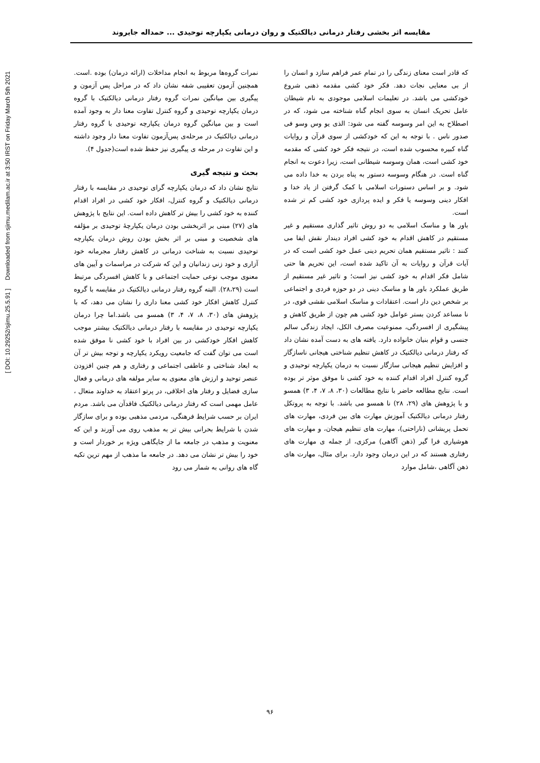[ DOI: 10.29252/sjimu.25.5.91 ] Downloaded from sjimu.medilam.ac.ir at 3:50 IRST on Friday March 5th 2021
مقایسه اثر بخشی رفتار درمانی دیالکتیک و روان درمانی یکپارچه توحیدی ... حمداله جایروند
نمرات گروه‌ها مربوط به انجام مداخلات (ارائه درمان) بوده .است. همچنین آزمون تعقیبی شفه نشان داد که در مراحل پس آزمون و پیگیری بین میانگین نمرات گروه رفتار درمانی دیالکتیک با گروه درمان یکپارچه توحیدی و گروه کنترل تفاوت معنا دار به وجود آمده است و بین میانگین گروه درمان یکپارچه توحیدی با گروه رفتار درمانی دیالکتیک در مرحله‌ی پس‌آزمون تفاوت معنا دار وجود داشته و این تفاوت در مرحله ی پیگیری نیز حفظ شده است(جدول ۴).
بحث و نتیجه گیری
نتایج نشان داد که درمان یکپارچه گرای توحیدی در مقایسه با رفتار درمانی دیالکتیک و گروه کنترل، افکار خود کشی در افراد اقدام کننده به خود کشی را بیش تر کاهش داده است. این نتایج با پژوهش های (۲۷) مبنی بر اثربخشی بودن درمان یکپارچهٔ توحیدی بر مؤلفه های شخصیت و مبنی بر اثر بخش بودن روش درمان یکپارچه توحیدی نسبت به شناخت درمانی در کاهش رفتار مجرمانه خود آزاری و خود زنی زندانیان و این که شرکت در مراسمات و آیین های معنوی موجب نوعی حمایت اجتماعی و با کاهش افسردگی مرتبط است (۲۸،۲۹). البته گروه رفتار درمانی دیالکتیک در مقایسه با گروه کنترل کاهش افکار خود کشی معنا داری را نشان می دهد، که با پژوهش های (۳۰، ۸، ۷، ۴، ۳) همسو می باشد.اما چرا درمان یکپارچه توحیدی در مقایسه با رفتار درمانی دیالکتیک بیشتر موجب کاهش افکار خودکشی در بین افراد با خود کشی نا موفق شده است می توان گفت که جامعیت رویکرد یکپارچه و توجه بیش تر آن به ابعاد شناختی و عاطفی اجتماعی و رفتاری و هم چنین افزودن عنصر توحید و ارزش های معنوی به سایر مولفه های درمانی و فعال سازی فضایل و رفتار های اخلاقی، در پرتو اعتقاد به خداوند متعال ، عامل مهمی است که رفتار درمانی دیالکتیک فاقدآن می باشد. مردم ایران بر حسب شرایط فرهنگی، مردمی مذهبی بوده و برای سازگار شدن با شرایط بحرانی بیش تر به مذهب روی می آورند و این که معنویت و مذهب در جامعه ما از جایگاهی ویژه بر خوردار است و خود را بیش تر نشان می دهد. در جامعه ما مذهب از مهم ترین تکیه گاه های روانی به شمار می رود
که قادر است معنای زندگی را در تمام عمر فراهم سازد و انسان را از بی معنایی نجات دهد. فکر خود کشی مقدمه ذهنی شروع خودکشی می باشد. در تعلیمات اسلامی موجودی به نام شیطان عامل تحریک انسان به سوی انجام گناه شناخته می شود، که در اصطلاح به این امر وسوسه گفته می شود: الذی یو وس وسو فی صدور ناس . با توجه به این که خودکشی از سوی قرآن و روایات گناه کبیره محسوب شده است، در نتیجه فکر خود کشی که مقدمه خود کشی است، همان وسوسه شیطانی است، زیرا دعوت به انجام گناه است. در هنگام وسوسه دستور به پناه بردن به خدا داده می شود. و بر اساس دستورات اسلامی با کمک گرفتن از یاد خدا و افکار دینی وسوسه یا فکر و ایده پردازی خود کشی کم تر شده است.
باور ها و مناسک اسلامی به دو روش تاثیر گذاری مستقیم و غیر مستقیم در کاهش اقدام به خود کشی افراد دیندار نقش ایفا می کنند : تاثیر مستقیم همان تحریم دینی عمل خود کشی است که در آیات قرآن و روایات به آن تاکید شده است، این تحریم ها حتی شامل فکر اقدام به خود کشی نیز است؛ و تاثیر غیر مستقیم از طریق عملکرد باور ها و مناسک دینی در دو حوزه فردی و اجتماعی بر شخص دین دار است. اعتقادات و مناسک اسلامی نقشی قوی، در نا مساعد کردن بستر عوامل خود کشی هم چون از طریق کاهش و پیشگیری از افسردگی، ممنوعیت مصرف الکل، ایجاد زندگی سالم جنسی و قوام بنیان خانواده دارد. یافته های به دست آمده نشان داد که رفتار درمانی دیالکتیک در کاهش تنظیم شناختی هیجانی ناسازگار و افزایش تنظیم هیجانی سازگار نسبت به درمان یکپارچه توحیدی و گروه کنترل افراد اقدام کننده به خود کشی نا موفق موثر تر بوده است. نتایج مطالعه حاضر با نتایج مطالعات (۳۰، ۸، ۷، ۴، ۳) همسو و با پژوهش های (۲۹، ۲۸) نا همسو می باشد. با توجه به پروتکل رفتار درمانی دیالکتیک آموزش مهارت های بین فردی، مهارت های تحمل پریشانی (ناراحتی)، مهارت های تنظیم هیجان، و مهارت های هوشیاری فرا گیر (ذهن آگاهی) مرکزی، از جمله ی مهارت های رفتاری هستند که در این درمان وجود دارد. برای مثال، مهارت های ذهن آگاهی ،شامل موارد
۹۶